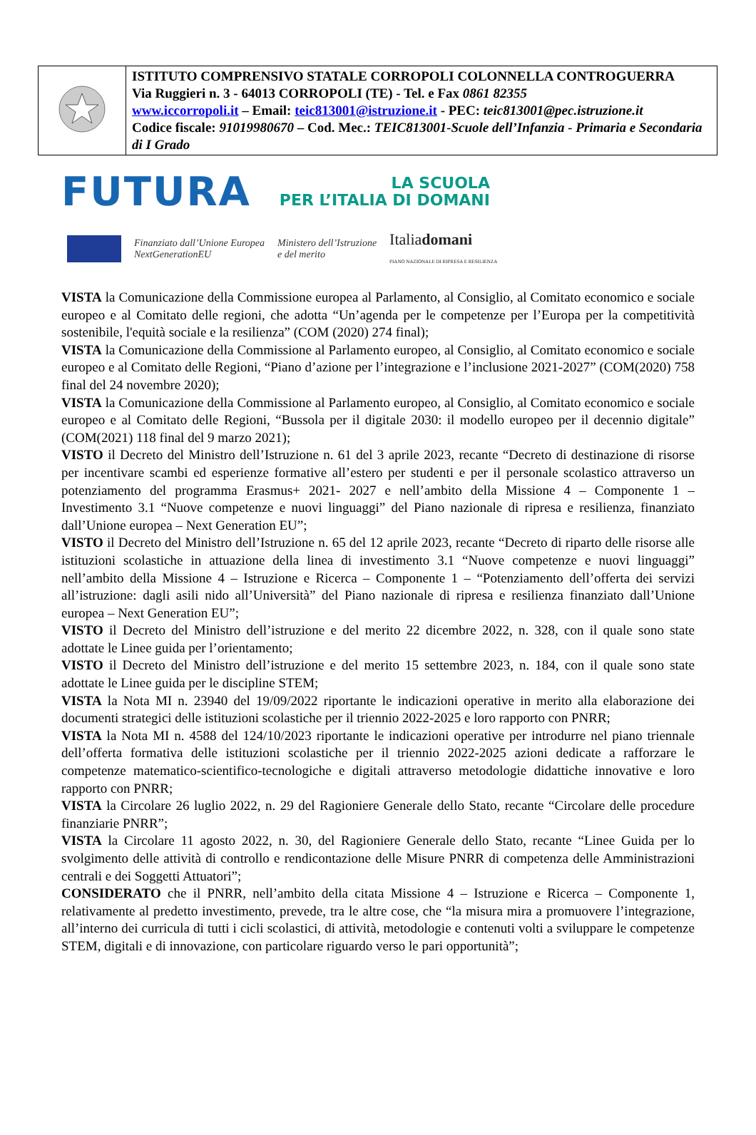| | ISTITUTO COMPRENSIVO STATALE CORROPOLI COLONNELLA CONTROGUERRA Via Ruggieri n. 3 - 64013 CORROPOLI (TE) - Tel. e Fax 0861 82355 www.iccorropoli.it – Email: teic813001@istruzione.it - PEC: teic813001@pec.istruzione.it Codice fiscale: 91019980670 – Cod. Mec.: TEIC813001-Scuole dell’Infanzia - Primaria e Secondaria di I Grado |
FUTURA LA SCUOLA
PER L’ITALIA DI DOMANI
Finanziato dall’Unione Europea
NextGenerationEU Ministero dell’Istruzione
e del merito Italiadomani
PIANO NAZIONALE DI RIPRESA E RESILIENZA
VISTA la Comunicazione della Commissione europea al Parlamento, al Consiglio, al Comitato economico e sociale europeo e al Comitato delle regioni, che adotta “Un’agenda per le competenze per l’Europa per la competitività sostenibile, l'equità sociale e la resilienza” (COM (2020) 274 final);
VISTA la Comunicazione della Commissione al Parlamento europeo, al Consiglio, al Comitato economico e sociale europeo e al Comitato delle Regioni, “Piano d’azione per l’integrazione e l’inclusione 2021-2027” (COM(2020) 758 final del 24 novembre 2020);
VISTA la Comunicazione della Commissione al Parlamento europeo, al Consiglio, al Comitato economico e sociale europeo e al Comitato delle Regioni, “Bussola per il digitale 2030: il modello europeo per il decennio digitale” (COM(2021) 118 final del 9 marzo 2021);
VISTO il Decreto del Ministro dell’Istruzione n. 61 del 3 aprile 2023, recante “Decreto di destinazione di risorse per incentivare scambi ed esperienze formative all’estero per studenti e per il personale scolastico attraverso un potenziamento del programma Erasmus+ 2021- 2027 e nell’ambito della Missione 4 – Componente 1 – Investimento 3.1 “Nuove competenze e nuovi linguaggi” del Piano nazionale di ripresa e resilienza, finanziato dall’Unione europea – Next Generation EU”;
VISTO il Decreto del Ministro dell’Istruzione n. 65 del 12 aprile 2023, recante “Decreto di riparto delle risorse alle istituzioni scolastiche in attuazione della linea di investimento 3.1 “Nuove competenze e nuovi linguaggi” nell’ambito della Missione 4 – Istruzione e Ricerca – Componente 1 – “Potenziamento dell’offerta dei servizi all’istruzione: dagli asili nido all’Università” del Piano nazionale di ripresa e resilienza finanziato dall’Unione europea – Next Generation EU”;
VISTO il Decreto del Ministro dell’istruzione e del merito 22 dicembre 2022, n. 328, con il quale sono state adottate le Linee guida per l’orientamento;
VISTO il Decreto del Ministro dell’istruzione e del merito 15 settembre 2023, n. 184, con il quale sono state adottate le Linee guida per le discipline STEM;
VISTA la Nota MI n. 23940 del 19/09/2022 riportante le indicazioni operative in merito alla elaborazione dei documenti strategici delle istituzioni scolastiche per il triennio 2022-2025 e loro rapporto con PNRR;
VISTA la Nota MI n. 4588 del 124/10/2023 riportante le indicazioni operative per introdurre nel piano triennale dell’offerta formativa delle istituzioni scolastiche per il triennio 2022-2025 azioni dedicate a rafforzare le competenze matematico-scientifico-tecnologiche e digitali attraverso metodologie didattiche innovative e loro rapporto con PNRR;
VISTA la Circolare 26 luglio 2022, n. 29 del Ragioniere Generale dello Stato, recante “Circolare delle procedure finanziarie PNRR”;
VISTA la Circolare 11 agosto 2022, n. 30, del Ragioniere Generale dello Stato, recante “Linee Guida per lo svolgimento delle attività di controllo e rendicontazione delle Misure PNRR di competenza delle Amministrazioni centrali e dei Soggetti Attuatori”;
CONSIDERATO che il PNRR, nell’ambito della citata Missione 4 – Istruzione e Ricerca – Componente 1, relativamente al predetto investimento, prevede, tra le altre cose, che “la misura mira a promuovere l’integrazione, all’interno dei curricula di tutti i cicli scolastici, di attività, metodologie e contenuti volti a sviluppare le competenze STEM, digitali e di innovazione, con particolare riguardo verso le pari opportunità”;